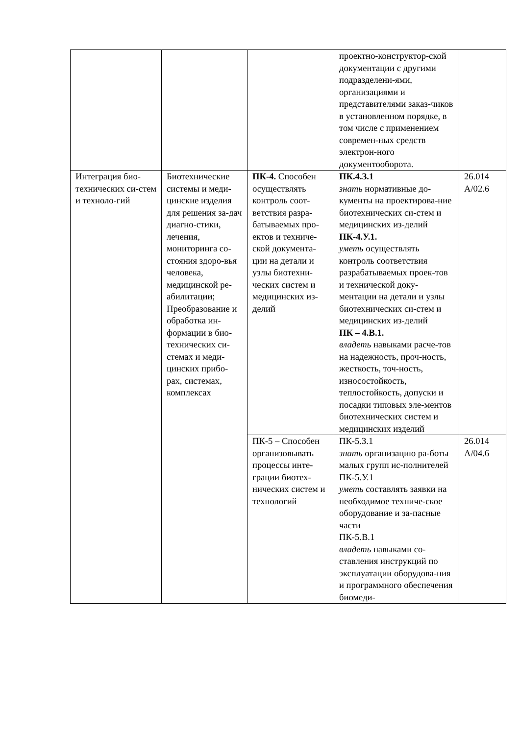| | | | проектно-конструктор-ской документации с другими подразделени-ями, организациями и представителями заказ-чиков в установленном порядке, в том числе с применением современ-ных средств электрон-ного документооборота. | |
| Интеграция био-технических си-стем и техноло-гий | Биотехнические системы и меди-цинские изделия для решения за-дач диагно-стики, лечения, мониторинга со-стояния здоро-вья человека, медицинской ре-абилитации; Преобразование и обработка ин-формации в био-технических си-стемах и меди-цинских прибо-рах, системах, комплексах | ПК-4. Способен осуществлять контроль соот-ветствия разра-батываемых про-ектов и техниче-ской документа-ции на детали и узлы биотехни-ческих систем и медицинских из-делий | ПК.4.З.1 знать нормативные до-кументы на проектирова-ние биотехнических си-стем и медицинских из-делий ПК-4.У.1. уметь осуществлять контроль соответствия разрабатываемых проек-тов и технической доку-ментации на детали и узлы биотехнических си-стем и медицинских из-делий ПК – 4.В.1. владеть навыками расче-тов на надежность, проч-ность, жесткость, точ-ность, износостойкость, теплостойкость, допуски и посадки типовых эле-ментов биотехнических систем и медицинских изделий | 26.014 A/02.6 |
| | | ПК-5 – Способен организовывать процессы инте-грации биотех-нических систем и технологий | ПК-5.З.1 знать организацию ра-боты малых групп ис-полнителей ПК-5.У.1 уметь составлять заявки на необходимое техниче-ское оборудование и за-пасные части ПК-5.В.1 владеть навыками со-ставления инструкций по эксплуатации оборудова-ния и программного обеспечения биомеди- | 26.014 A/04.6 |